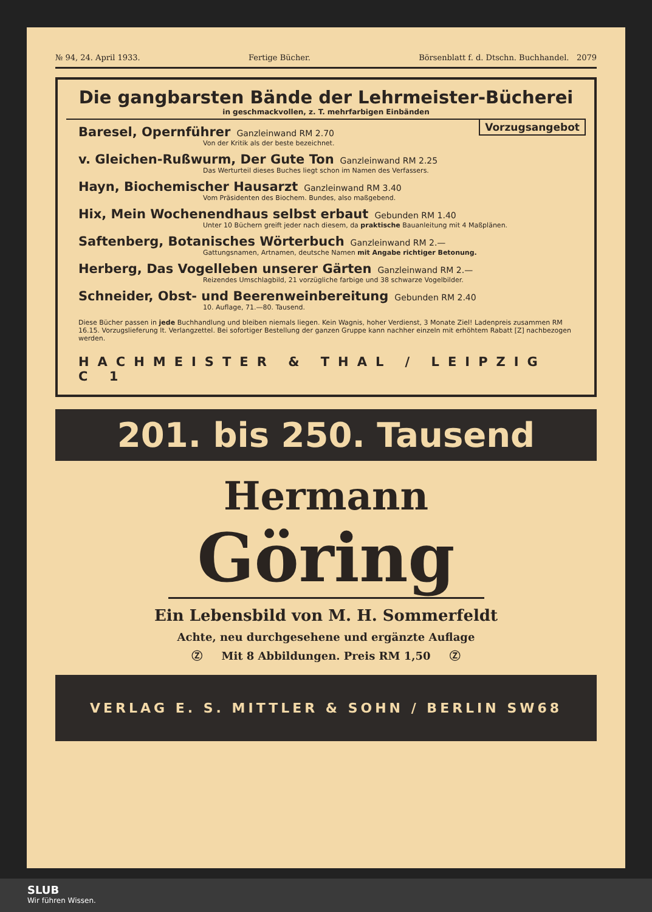№ 94, 24. April 1933. Fertige Bücher. Börsenblatt f. d. Dtschn. Buchhandel. 2079
Die gangbarsten Bände der Lehrmeister-Bücherei
in geschmackvollen, z. T. mehrfarbigen Einbänden
Vorzugsangebot
Baresel, Opernführer Ganzleinwand RM 2.70
Von der Kritik als der beste bezeichnet.
v. Gleichen-Rußwurm, Der Gute Ton Ganzleinwand RM 2.25
Das Werturteil dieses Buches liegt schon im Namen des Verfassers.
Hayn, Biochemischer Hausarzt Ganzleinwand RM 3.40
Vom Präsidenten des Biochem. Bundes, also maßgebend.
Hix, Mein Wochenendhaus selbst erbaut Gebunden RM 1.40
Unter 10 Büchern greift jeder nach diesem, da praktische Bauanleitung mit 4 Maßplänen.
Saftenberg, Botanisches Wörterbuch Ganzleinwand RM 2.—
Gattungsnamen, Artnamen, deutsche Namen mit Angabe richtiger Betonung.
Herberg, Das Vogelleben unserer Gärten Ganzleinwand RM 2.—
Reizendes Umschlagbild, 21 vorzügliche farbige und 38 schwarze Vogelbilder.
Schneider, Obst- und Beerenweinbereitung Gebunden RM 2.40
10. Auflage, 71.—80. Tausend.
Diese Bücher passen in jede Buchhandlung und bleiben niemals liegen. Kein Wagnis, hoher Verdienst, 3 Monate Ziel! Ladenpreis zusammen RM 16.15. Vorzugslieferung lt. Verlangzettel. Bei sofortiger Bestellung der ganzen Gruppe kann nachher einzeln mit erhöhtem Rabatt [Z] nachbezogen werden.
HACHMEISTER & THAL / LEIPZIG C 1
201. bis 250. Tausend
Hermann
Göring
Ein Lebensbild von M. H. Sommerfeldt
Achte, neu durchgesehene und ergänzte Auflage
Ⓩ Mit 8 Abbildungen. Preis RM 1,50 Ⓩ
VERLAG E. S. MITTLER & SOHN / BERLIN SW68
SLUB
Wir führen Wissen.